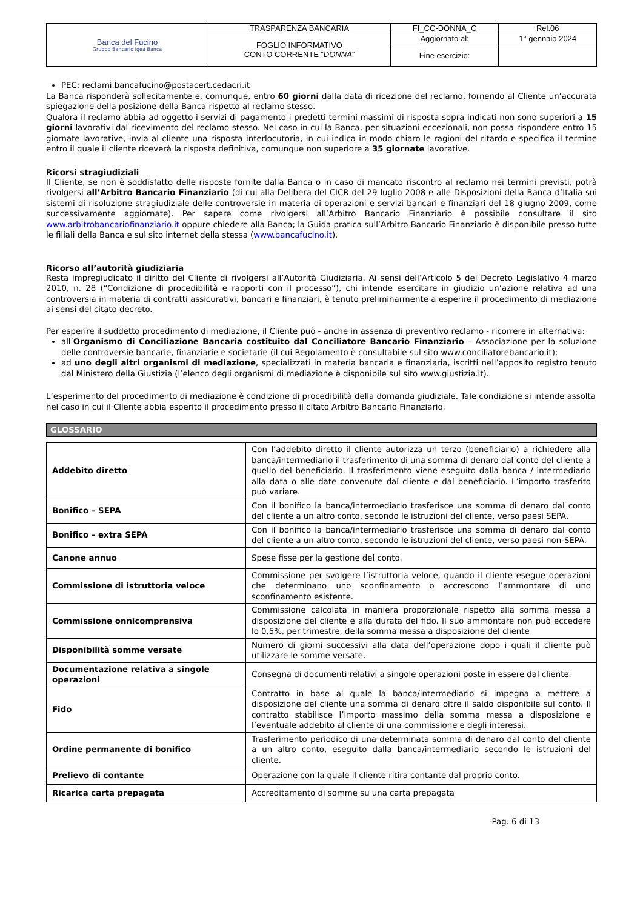| Banca del Fucino Gruppo Bancario Igea Banca | TRASPARENZA BANCARIA | FI_CC-DONNA_C | Rel.06 |
| | FOGLIO INFORMATIVO CONTO CORRENTE “ DONNA ” | Aggiornato al: | 1° gennaio 2024 |
| | | Fine esercizio: | |
PEC: reclami.bancafucino@postacert.cedacri.it
La Banca risponderà sollecitamente e, comunque, entro 60 giorni dalla data di ricezione del reclamo, fornendo al Cliente un’accurata spiegazione della posizione della Banca rispetto al reclamo stesso.
Qualora il reclamo abbia ad oggetto i servizi di pagamento i predetti termini massimi di risposta sopra indicati non sono superiori a 15 giorni lavorativi dal ricevimento del reclamo stesso. Nel caso in cui la Banca, per situazioni eccezionali, non possa rispondere entro 15 giornate lavorative, invia al cliente una risposta interlocutoria, in cui indica in modo chiaro le ragioni del ritardo e specifica il termine entro il quale il cliente riceverà la risposta definitiva, comunque non superiore a 35 giornate lavorative.
Ricorsi stragiudiziali
Il Cliente, se non è soddisfatto delle risposte fornite dalla Banca o in caso di mancato riscontro al reclamo nei termini previsti, potrà rivolgersi all’Arbitro Bancario Finanziario (di cui alla Delibera del CICR del 29 luglio 2008 e alle Disposizioni della Banca d’Italia sui sistemi di risoluzione stragiudiziale delle controversie in materia di operazioni e servizi bancari e finanziari del 18 giugno 2009, come successivamente aggiornate). Per sapere come rivolgersi all’Arbitro Bancario Finanziario è possibile consultare il sito www.arbitrobancariofinanziario.it oppure chiedere alla Banca; la Guida pratica sull’Arbitro Bancario Finanziario è disponibile presso tutte le filiali della Banca e sul sito internet della stessa (www.bancafucino.it).
Ricorso all’autorità giudiziaria
Resta impregiudicato il diritto del Cliente di rivolgersi all’Autorità Giudiziaria. Ai sensi dell’Articolo 5 del Decreto Legislativo 4 marzo 2010, n. 28 (“Condizione di procedibilità e rapporti con il processo”), chi intende esercitare in giudizio un’azione relativa ad una controversia in materia di contratti assicurativi, bancari e finanziari, è tenuto preliminarmente a esperire il procedimento di mediazione ai sensi del citato decreto.
Per esperire il suddetto procedimento di mediazione, il Cliente può - anche in assenza di preventivo reclamo - ricorrere in alternativa:
all’Organismo di Conciliazione Bancaria costituito dal Conciliatore Bancario Finanziario – Associazione per la soluzione delle controversie bancarie, finanziarie e societarie (il cui Regolamento è consultabile sul sito www.conciliatorebancario.it);
ad uno degli altri organismi di mediazione, specializzati in materia bancaria e finanziaria, iscritti nell’apposito registro tenuto dal Ministero della Giustizia (l’elenco degli organismi di mediazione è disponibile sul sito www.giustizia.it).
L’esperimento del procedimento di mediazione è condizione di procedibilità della domanda giudiziale. Tale condizione si intende assolta nel caso in cui il Cliente abbia esperito il procedimento presso il citato Arbitro Bancario Finanziario.
GLOSSARIO
| Addebito diretto | Con l’addebito diretto il cliente autorizza un terzo (beneficiario) a richiedere alla banca/intermediario il trasferimento di una somma di denaro dal conto del cliente a quello del beneficiario. Il trasferimento viene eseguito dalla banca / intermediario alla data o alle date convenute dal cliente e dal beneficiario. L’importo trasferito può variare. |
| Bonifico – SEPA | Con il bonifico la banca/intermediario trasferisce una somma di denaro dal conto del cliente a un altro conto, secondo le istruzioni del cliente, verso paesi SEPA. |
| Bonifico – extra SEPA | Con il bonifico la banca/intermediario trasferisce una somma di denaro dal conto del cliente a un altro conto, secondo le istruzioni del cliente, verso paesi non-SEPA. |
| Canone annuo | Spese fisse per la gestione del conto. |
| Commissione di istruttoria veloce | Commissione per svolgere l’istruttoria veloce, quando il cliente esegue operazioni che determinano uno sconfinamento o accrescono l’ammontare di uno sconfinamento esistente. |
| Commissione onnicomprensiva | Commissione calcolata in maniera proporzionale rispetto alla somma messa a disposizione del cliente e alla durata del fido. Il suo ammontare non può eccedere lo 0,5%, per trimestre, della somma messa a disposizione del cliente |
| Disponibilità somme versate | Numero di giorni successivi alla data dell’operazione dopo i quali il cliente può utilizzare le somme versate. |
| Documentazione relativa a singole operazioni | Consegna di documenti relativi a singole operazioni poste in essere dal cliente. |
| Fido | Contratto in base al quale la banca/intermediario si impegna a mettere a disposizione del cliente una somma di denaro oltre il saldo disponibile sul conto. Il contratto stabilisce l’importo massimo della somma messa a disposizione e l’eventuale addebito al cliente di una commissione e degli interessi. |
| Ordine permanente di bonifico | Trasferimento periodico di una determinata somma di denaro dal conto del cliente a un altro conto, eseguito dalla banca/intermediario secondo le istruzioni del cliente. |
| Prelievo di contante | Operazione con la quale il cliente ritira contante dal proprio conto. |
| Ricarica carta prepagata | Accreditamento di somme su una carta prepagata |
Pag. 6 di 13